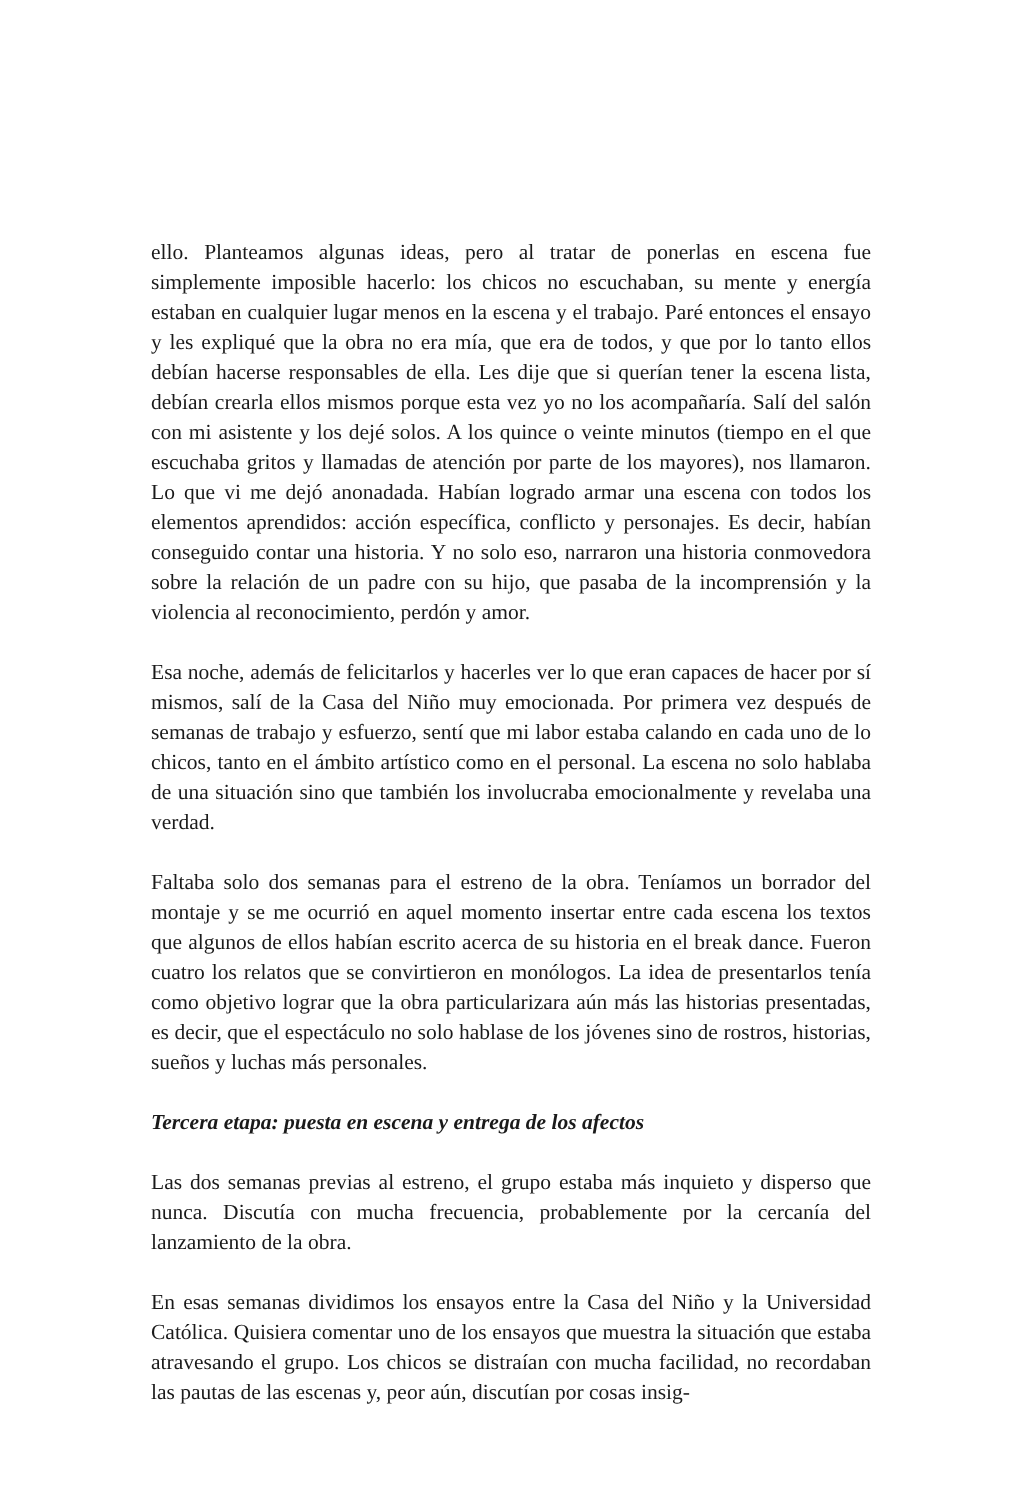ello. Planteamos algunas ideas, pero al tratar de ponerlas en escena fue simplemente imposible hacerlo: los chicos no escuchaban, su mente y energía estaban en cualquier lugar menos en la escena y el trabajo. Paré entonces el ensayo y les expliqué que la obra no era mía, que era de todos, y que por lo tanto ellos debían hacerse responsables de ella. Les dije que si querían tener la escena lista, debían crearla ellos mismos porque esta vez yo no los acompañaría. Salí del salón con mi asistente y los dejé solos. A los quince o veinte minutos (tiempo en el que escuchaba gritos y llamadas de atención por parte de los mayores), nos llamaron. Lo que vi me dejó anonadada. Habían logrado armar una escena con todos los elementos aprendidos: acción específica, conflicto y personajes. Es decir, habían conseguido contar una historia. Y no solo eso, narraron una historia conmovedora sobre la relación de un padre con su hijo, que pasaba de la incomprensión y la violencia al reconocimiento, perdón y amor.
Esa noche, además de felicitarlos y hacerles ver lo que eran capaces de hacer por sí mismos, salí de la Casa del Niño muy emocionada. Por primera vez después de semanas de trabajo y esfuerzo, sentí que mi labor estaba calando en cada uno de lo chicos, tanto en el ámbito artístico como en el personal. La escena no solo hablaba de una situación sino que también los involucraba emocionalmente y revelaba una verdad.
Faltaba solo dos semanas para el estreno de la obra. Teníamos un borrador del montaje y se me ocurrió en aquel momento insertar entre cada escena los textos que algunos de ellos habían escrito acerca de su historia en el break dance. Fueron cuatro los relatos que se convirtieron en monólogos. La idea de presentarlos tenía como objetivo lograr que la obra particularizara aún más las historias presentadas, es decir, que el espectáculo no solo hablase de los jóvenes sino de rostros, historias, sueños y luchas más personales.
Tercera etapa: puesta en escena y entrega de los afectos
Las dos semanas previas al estreno, el grupo estaba más inquieto y disperso que nunca. Discutía con mucha frecuencia, probablemente por la cercanía del lanzamiento de la obra.
En esas semanas dividimos los ensayos entre la Casa del Niño y la Universidad Católica. Quisiera comentar uno de los ensayos que muestra la situación que estaba atravesando el grupo. Los chicos se distraían con mucha facilidad, no recordaban las pautas de las escenas y, peor aún, discutían por cosas insig-